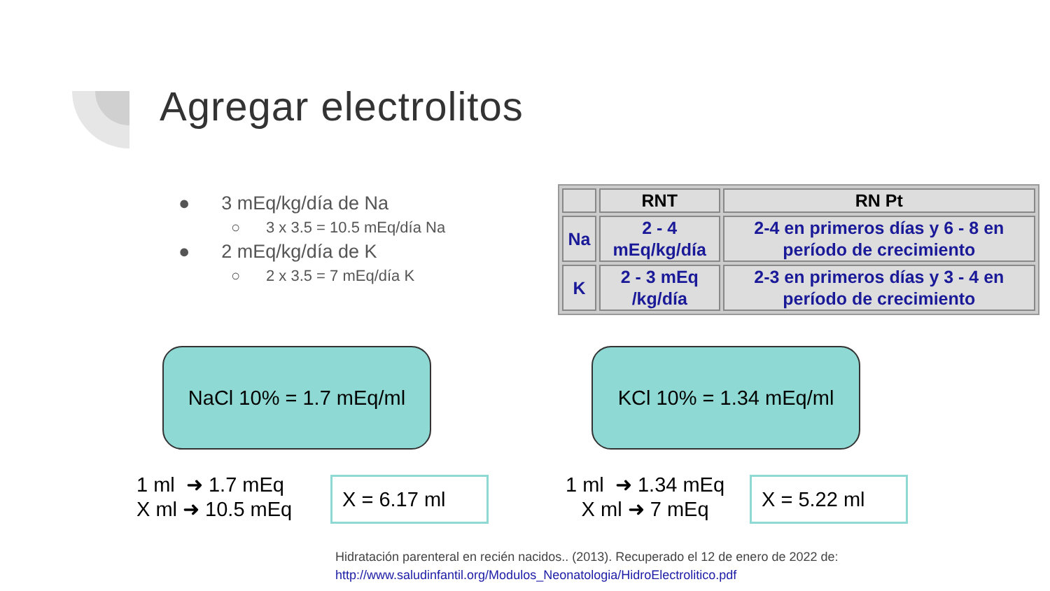Agregar electrolitos
● 3 mEq/kg/día de Na
○ 3 x 3.5 = 10.5 mEq/día Na
● 2 mEq/kg/día de K
○ 2 x 3.5 = 7 mEq/día K
| | RNT | RN Pt |
| --- | --- | --- |
| Na | 2 - 4 mEq/kg/día | 2-4 en primeros días y 6 - 8 en período de crecimiento |
| K | 2 - 3 mEq /kg/día | 2-3 en primeros días y 3 - 4 en período de crecimiento |
NaCl 10% = 1.7 mEq/ml KCl 10% = 1.34 mEq/ml
1 ml ➜ 1.7 mEq
X ml ➜ 10.5 mEq
X = 6.17 ml
1 ml ➜ 1.34 mEq
X ml ➜ 7 mEq
X = 5.22 ml
Hidratación parenteral en recién nacidos.. (2013). Recuperado el 12 de enero de 2022 de:
http://www.saludinfantil.org/Modulos_Neonatologia/HidroElectrolitico.pdf